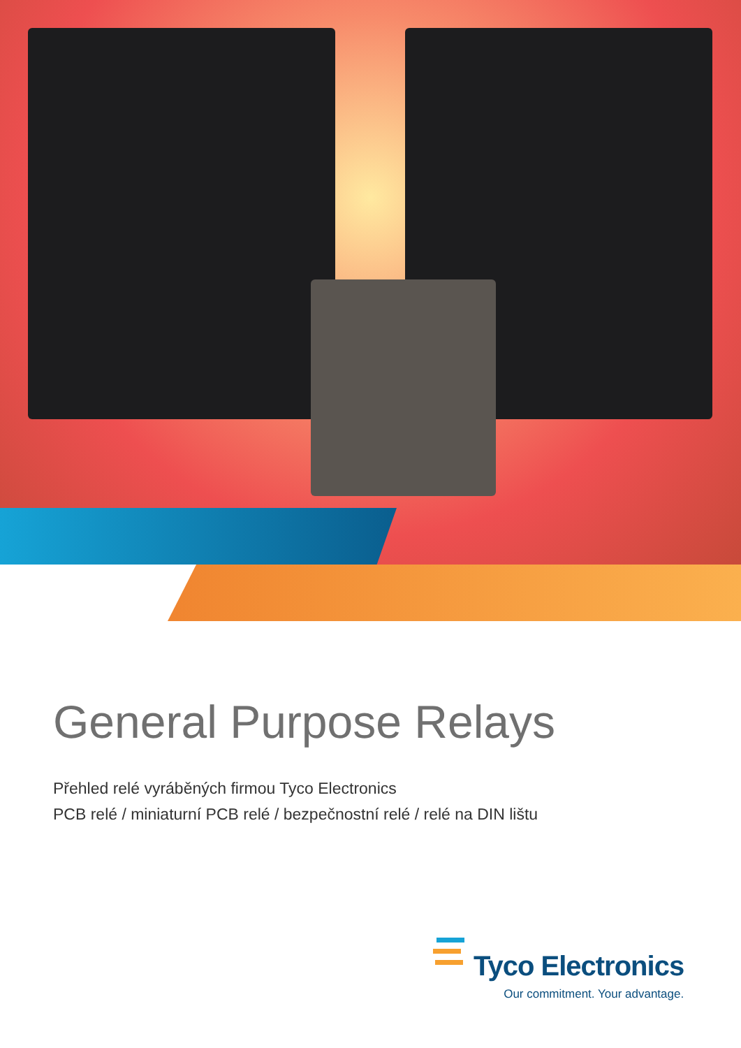General Purpose Relays
Přehled relé vyráběných firmou Tyco Electronics
PCB relé / miniaturní PCB relé / bezpečnostní relé / relé na DIN lištu
Tyco Electronics
Our commitment. Your advantage.